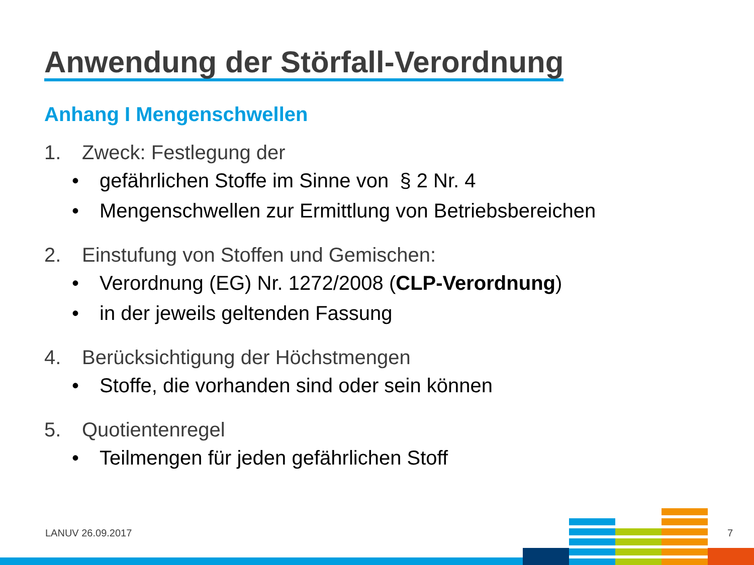Anwendung der Störfall-Verordnung
Anhang I Mengenschwellen
1. Zweck: Festlegung der
• gefährlichen Stoffe im Sinne von § 2 Nr. 4
• Mengenschwellen zur Ermittlung von Betriebsbereichen
2. Einstufung von Stoffen und Gemischen:
• Verordnung (EG) Nr. 1272/2008 (CLP-Verordnung)
• in der jeweils geltenden Fassung
4. Berücksichtigung der Höchstmengen
• Stoffe, die vorhanden sind oder sein können
5. Quotientenregel
• Teilmengen für jeden gefährlichen Stoff
LANUV 26.09.2017 7